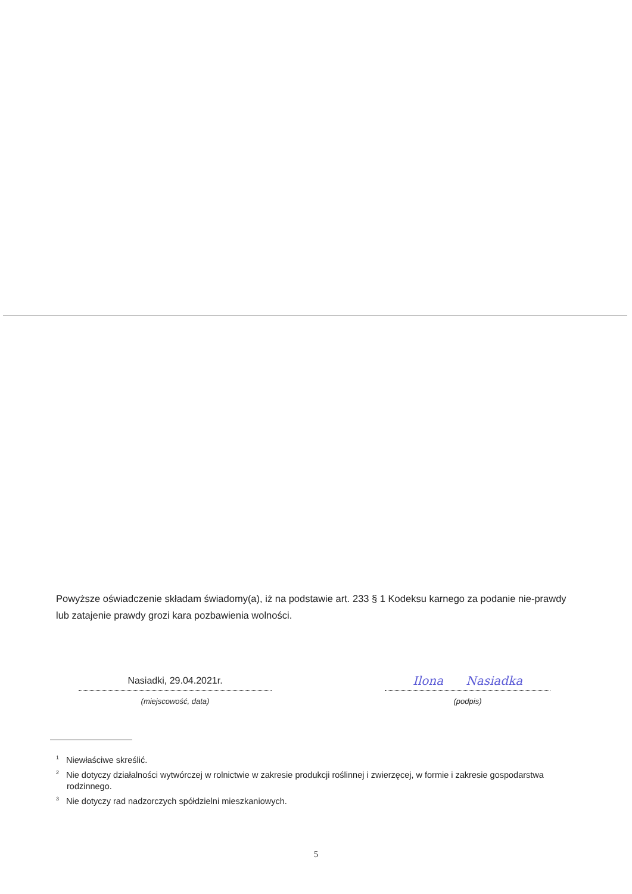Powyższe oświadczenie składam świadomy(a), iż na podstawie art. 233 § 1 Kodeksu karnego za podanie nie-prawdy lub zatajenie prawdy grozi kara pozbawienia wolności.
Nasiadki, 29.04.2021r.
(miejscowość, data)
Ilona Nasiadka
(podpis)
<sup>1</sup> Niewłaściwe skreślić.
<sup>2</sup> Nie dotyczy działalności wytwórczej w rolnictwie w zakresie produkcji roślinnej i zwierzęcej, w formie i zakresie gospodarstwa rodzinnego.
<sup>3</sup> Nie dotyczy rad nadzorczych spółdzielni mieszkaniowych.
5